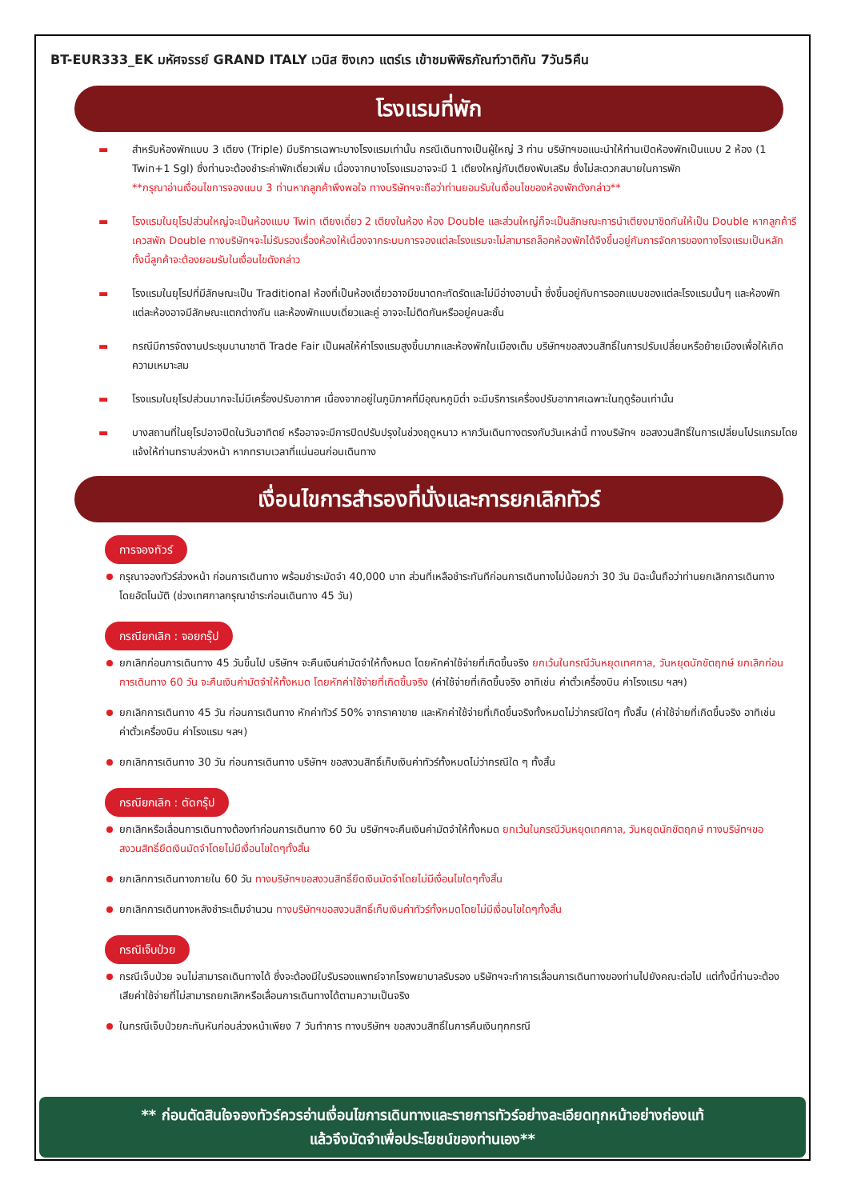BT-EUR333_EK มหัศจรรย์ GRAND ITALY เวนิส ซิงเกว แตร์เร เข้าชมพิพิธภัณฑ์วาติกัน 7วัน5คืน
โรงแรมที่พัก
▬ สำหรับห้องพักแบบ 3 เตียง (Triple) มีบริการเฉพาะบางโรงแรมเท่านั้น กรณีเดินทางเป็นผู้ใหญ่ 3 ท่าน บริษัทฯขอแนะนำให้ท่านเปิดห้องพักเป็นแบบ 2 ห้อง (1 Twin+1 Sgl) ซึ่งท่านจะต้องชำระค่าพักเดี่ยวเพิ่ม เนื่องจากบางโรงแรมอาจจะมี 1 เตียงใหญ่กับเตียงพับเสริม ซึ่งไม่สะดวกสบายในการพัก
**กรุณาอ่านเงื่อนไขการจองแบบ 3 ท่านหากลูกค้าพึงพอใจ ทางบริษัทฯจะถือว่าท่านยอมรับในเงื่อนไขของห้องพักดังกล่าว**
▬ โรงแรมในยุโรปส่วนใหญ่จะเป็นห้องแบบ Twin เตียงเดี่ยว 2 เตียงในห้อง ห้อง Double และส่วนใหญ่ก็จะเป็นลักษณะการนำเตียงมาชิดกันให้เป็น Double หากลูกค้ารีเควสพัก Double ทางบริษัทฯจะไม่รับรองเรื่องห้องให้เนื่องจากระบบการจองแต่ละโรงแรมจะไม่สามารถล็อคห้องพักได้จึงขึ้นอยู่กับการจัดการของทางโรงแรมเป็นหลัก ทั้งนี้ลูกค้าจะต้องยอมรับในเงื่อนไขดังกล่าว
▬ โรงแรมในยุโรปที่มีลักษณะเป็น Traditional ห้องที่เป็นห้องเดี่ยวอาจมีขนาดกะทัดรัดและไม่มีอ่างอาบน้ำ ซึ่งขึ้นอยู่กับการออกแบบของแต่ละโรงแรมนั้นๆ และห้องพักแต่ละห้องอาจมีลักษณะแตกต่างกัน และห้องพักแบบเดี่ยวและคู่ อาจจะไม่ติดกันหรืออยู่คนละชั้น
▬ กรณีมีการจัดงานประชุมนานาชาติ Trade Fair เป็นผลให้ค่าโรงแรมสูงขึ้นมากและห้องพักในเมืองเต็ม บริษัทฯขอสงวนสิทธิ์ในการปรับเปลี่ยนหรือย้ายเมืองเพื่อให้เกิดความเหมาะสม
▬ โรงแรมในยุโรปส่วนมากจะไม่มีเครื่องปรับอากาศ เนื่องจากอยู่ในภูมิภาคที่มีอุณหภูมิต่ำ จะมีบริการเครื่องปรับอากาศเฉพาะในฤดูร้อนเท่านั้น
▬ บางสถานที่ในยุโรปอาจปิดในวันอาทิตย์ หรืออาจจะมีการปิดปรับปรุงในช่วงฤดูหนาว หากวันเดินทางตรงกับวันเหล่านี้ ทางบริษัทฯ ขอสงวนสิทธิ์ในการเปลี่ยนโปรแกรมโดยแจ้งให้ท่านทราบล่วงหน้า หากทราบเวลาที่แน่นอนก่อนเดินทาง
เงื่อนไขการสำรองที่นั่งและการยกเลิกทัวร์
การจองทัวร์
กรุณาจองทัวร์ล่วงหน้า ก่อนการเดินทาง พร้อมชำระมัดจำ 40,000 บาท ส่วนที่เหลือชำระทันทีก่อนการเดินทางไม่น้อยกว่า 30 วัน มิฉะนั้นถือว่าท่านยกเลิกการเดินทางโดยอัตโนมัติ (ช่วงเทศกาลกรุณาชำระก่อนเดินทาง 45 วัน)
กรณียกเลิก : จอยกรุ๊ป
ยกเลิกก่อนการเดินทาง 45 วันขึ้นไป บริษัทฯ จะคืนเงินค่ามัดจำให้ทั้งหมด โดยหักค่าใช้จ่ายที่เกิดขึ้นจริง ยกเว้นในกรณีวันหยุดเทศกาล, วันหยุดนักขัตฤกษ์ ยกเลิกก่อนการเดินทาง 60 วัน จะคืนเงินค่ามัดจำให้ทั้งหมด โดยหักค่าใช้จ่ายที่เกิดขึ้นจริง (ค่าใช้จ่ายที่เกิดขึ้นจริง อาทิเช่น ค่าตั๋วเครื่องบิน ค่าโรงแรม ฯลฯ)
ยกเลิกการเดินทาง 45 วัน ก่อนการเดินทาง หักค่าทัวร์ 50% จากราคาขาย และหักค่าใช้จ่ายที่เกิดขึ้นจริงทั้งหมดไม่ว่ากรณีใดๆ ทั้งสิ้น (ค่าใช้จ่ายที่เกิดขึ้นจริง อาทิเช่น ค่าตั๋วเครื่องบิน ค่าโรงแรม ฯลฯ)
ยกเลิกการเดินทาง 30 วัน ก่อนการเดินทาง บริษัทฯ ขอสงวนสิทธิ์เก็บเงินค่าทัวร์ทั้งหมดไม่ว่ากรณีใด ๆ ทั้งสิ้น
กรณียกเลิก : ตัดกรุ๊ป
ยกเลิกหรือเลื่อนการเดินทางต้องทำก่อนการเดินทาง 60 วัน บริษัทฯจะคืนเงินค่ามัดจำให้ทั้งหมด ยกเว้นในกรณีวันหยุดเทศกาล, วันหยุดนักขัตฤกษ์ ทางบริษัทฯขอสงวนสิทธิ์ยึดเงินมัดจำโดยไม่มีเงื่อนไขใดๆทั้งสิ้น
ยกเลิกการเดินทางภายใน 60 วัน ทางบริษัทฯขอสงวนสิทธิ์ยึดเงินมัดจำโดยไม่มีเงื่อนไขใดๆทั้งสิ้น
ยกเลิกการเดินทางหลังชำระเต็มจำนวน ทางบริษัทฯขอสงวนสิทธิ์เก็บเงินค่าทัวร์ทั้งหมดโดยไม่มีเงื่อนไขใดๆทั้งสิ้น
กรณีเจ็บป่วย
กรณีเจ็บป่วย จนไม่สามารถเดินทางได้ ซึ่งจะต้องมีใบรับรองแพทย์จากโรงพยาบาลรับรอง บริษัทฯจะทำการเลื่อนการเดินทางของท่านไปยังคณะต่อไป แต่ทั้งนี้ท่านจะต้องเสียค่าใช้จ่ายที่ไม่สามารถยกเลิกหรือเลื่อนการเดินทางได้ตามความเป็นจริง
ในกรณีเจ็บป่วยกะทันหันก่อนล่วงหน้าเพียง 7 วันทำการ ทางบริษัทฯ ขอสงวนสิทธิ์ในการคืนเงินทุกกรณี
** ก่อนตัดสินใจจองทัวร์ควรอ่านเงื่อนไขการเดินทางและรายการทัวร์อย่างละเอียดทุกหน้าอย่างถ่องแท้
แล้วจึงมัดจำเพื่อประโยชน์ของท่านเอง**